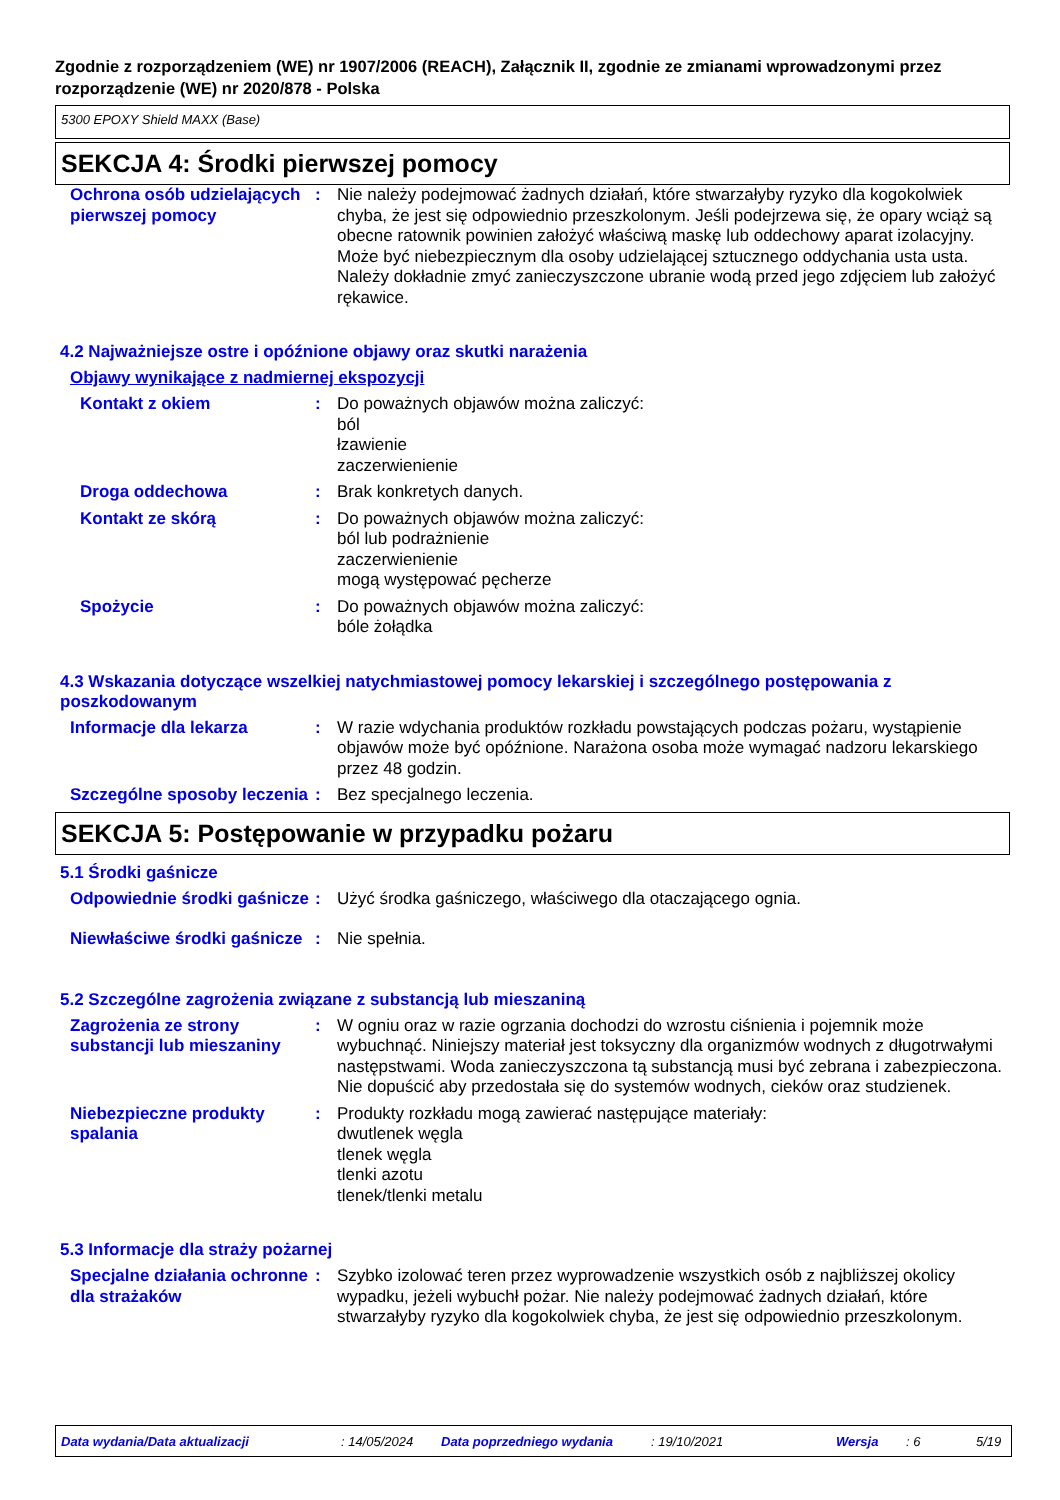Zgodnie z rozporządzeniem (WE) nr 1907/2006 (REACH), Załącznik II, zgodnie ze zmianami wprowadzonymi przez rozporządzenie (WE) nr 2020/878 - Polska
5300 EPOXY Shield MAXX (Base)
SEKCJA 4: Środki pierwszej pomocy
Ochrona osób udzielających pierwszej pomocy
: Nie należy podejmować żadnych działań, które stwarzałyby ryzyko dla kogokolwiek chyba, że jest się odpowiednio przeszkolonym. Jeśli podejrzewa się, że opary wciąż są obecne ratownik powinien założyć właściwą maskę lub oddechowy aparat izolacyjny. Może być niebezpiecznym dla osoby udzielającej sztucznego oddychania usta usta. Należy dokładnie zmyć zanieczyszczone ubranie wodą przed jego zdjęciem lub założyć rękawice.
4.2 Najważniejsze ostre i opóźnione objawy oraz skutki narażenia
Objawy wynikające z nadmiernej ekspozycji
Kontakt z okiem : Do poważnych objawów można zaliczyć:
ból
łzawienie
zaczerwienienie
Droga oddechowa : Brak konkretych danych.
Kontakt ze skórą : Do poważnych objawów można zaliczyć:
ból lub podrażnienie
zaczerwienienie
mogą występować pęcherze
Spożycie : Do poważnych objawów można zaliczyć:
bóle żołądka
4.3 Wskazania dotyczące wszelkiej natychmiastowej pomocy lekarskiej i szczególnego postępowania z poszkodowanym
Informacje dla lekarza : W razie wdychania produktów rozkładu powstających podczas pożaru, wystąpienie objawów może być opóźnione. Narażona osoba może wymagać nadzoru lekarskiego przez 48 godzin.
Szczególne sposoby leczenia
: Bez specjalnego leczenia.
SEKCJA 5: Postępowanie w przypadku pożaru
5.1 Środki gaśnicze
Odpowiednie środki gaśnicze
: Użyć środka gaśniczego, właściwego dla otaczającego ognia.
Niewłaściwe środki gaśnicze
: Nie spełnia.
5.2 Szczególne zagrożenia związane z substancją lub mieszaniną
Zagrożenia ze strony substancji lub mieszaniny
: W ogniu oraz w razie ogrzania dochodzi do wzrostu ciśnienia i pojemnik może wybuchnąć. Niniejszy materiał jest toksyczny dla organizmów wodnych z długotrwałymi następstwami. Woda zanieczyszczona tą substancją musi być zebrana i zabezpieczona. Nie dopuścić aby przedostała się do systemów wodnych, cieków oraz studzienek.
Niebezpieczne produkty spalania
: Produkty rozkładu mogą zawierać następujące materiały:
dwutlenek węgla
tlenek węgla
tlenki azotu
tlenek/tlenki metalu
5.3 Informacje dla straży pożarnej
Specjalne działania ochronne dla strażaków
: Szybko izolować teren przez wyprowadzenie wszystkich osób z najbliższej okolicy wypadku, jeżeli wybuchł pożar. Nie należy podejmować żadnych działań, które stwarzałyby ryzyko dla kogokolwiek chyba, że jest się odpowiednio przeszkolonym.
Data wydania/Data aktualizacji : 14/05/2024 Data poprzedniego wydania : 19/10/2021 Wersja : 6 5/19